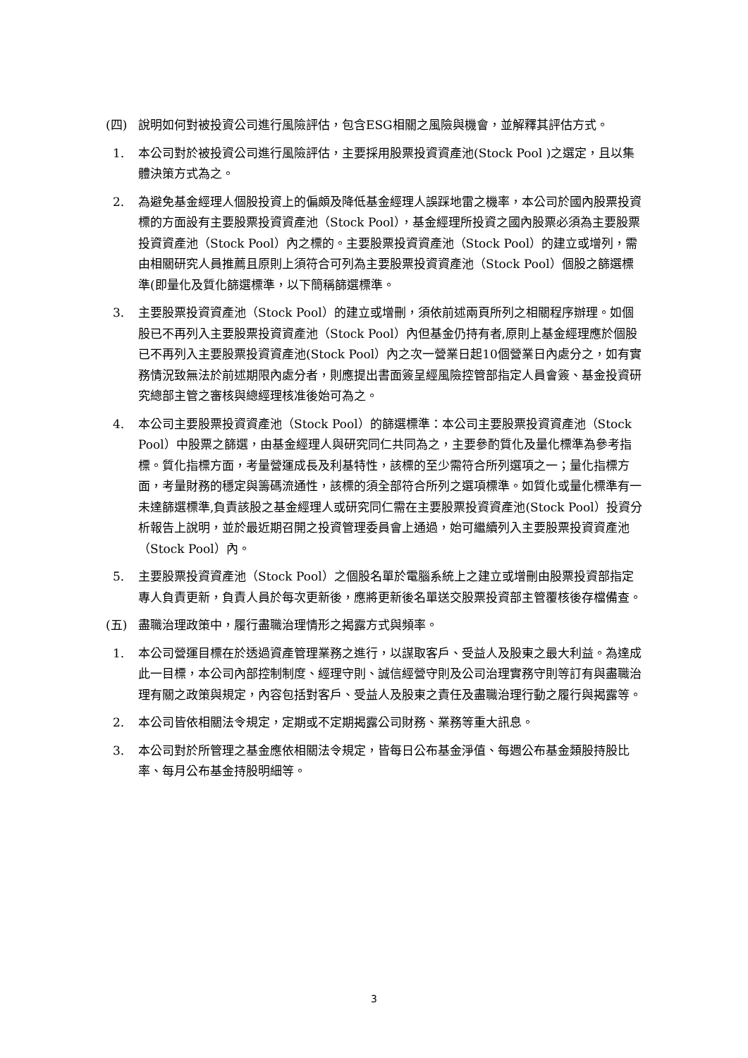(四) 說明如何對被投資公司進行風險評估，包含ESG相關之風險與機會，並解釋其評估方式。
1. 本公司對於被投資公司進行風險評估，主要採用股票投資資產池(Stock Pool )之選定，且以集體決策方式為之。
2. 為避免基金經理人個股投資上的偏頗及降低基金經理人誤踩地雷之機率，本公司於國內股票投資標的方面設有主要股票投資資產池（Stock Pool），基金經理所投資之國內股票必須為主要股票投資資產池（Stock Pool）內之標的。主要股票投資資產池（Stock Pool）的建立或增列，需由相關研究人員推薦且原則上須符合可列為主要股票投資資產池（Stock Pool）個股之篩選標準(即量化及質化篩選標準，以下簡稱篩選標準。
3. 主要股票投資資產池（Stock Pool）的建立或增刪，須依前述兩頁所列之相關程序辦理。如個股已不再列入主要股票投資資產池（Stock Pool）內但基金仍持有者,原則上基金經理應於個股已不再列入主要股票投資資產池(Stock Pool）內之次一營業日起10個營業日內處分之，如有實務情況致無法於前述期限內處分者，則應提出書面簽呈經風險控管部指定人員會簽、基金投資研究總部主管之審核與總經理核准後始可為之。
4. 本公司主要股票投資資產池（Stock Pool）的篩選標準：本公司主要股票投資資產池（Stock Pool）中股票之篩選，由基金經理人與研究同仁共同為之，主要參酌質化及量化標準為參考指標。質化指標方面，考量營運成長及利基特性，該標的至少需符合所列選項之一；量化指標方面，考量財務的穩定與籌碼流通性，該標的須全部符合所列之選項標準。如質化或量化標準有一未達篩選標準,負責該股之基金經理人或研究同仁需在主要股票投資資產池(Stock Pool）投資分析報告上說明，並於最近期召開之投資管理委員會上通過，始可繼續列入主要股票投資資產池（Stock Pool）內。
5. 主要股票投資資產池（Stock Pool）之個股名單於電腦系統上之建立或增刪由股票投資部指定專人負責更新，負責人員於每次更新後，應將更新後名單送交股票投資部主管覆核後存檔備查。
(五) 盡職治理政策中，履行盡職治理情形之揭露方式與頻率。
1. 本公司營運目標在於透過資產管理業務之進行，以謀取客戶、受益人及股東之最大利益。為達成此一目標，本公司內部控制制度、經理守則、誠信經營守則及公司治理實務守則等訂有與盡職治理有關之政策與規定，內容包括對客戶、受益人及股東之責任及盡職治理行動之履行與揭露等。
2. 本公司皆依相關法令規定，定期或不定期揭露公司財務、業務等重大訊息。
3. 本公司對於所管理之基金應依相關法令規定，皆每日公布基金淨值、每週公布基金類股持股比率、每月公布基金持股明細等。
3